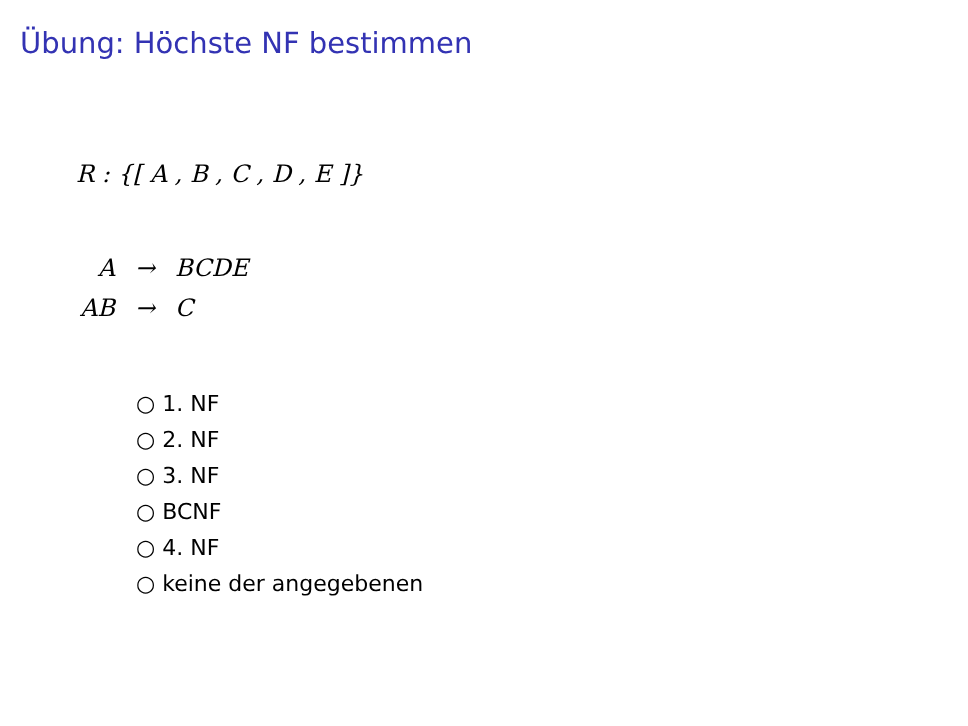Übung: Höchste NF bestimmen
R : {[ A , B , C , D , E ]}
| A | → | BCDE |
| AB | → | C |
○ 1. NF
○ 2. NF
○ 3. NF
○ BCNF
○ 4. NF
○ keine der angegebenen